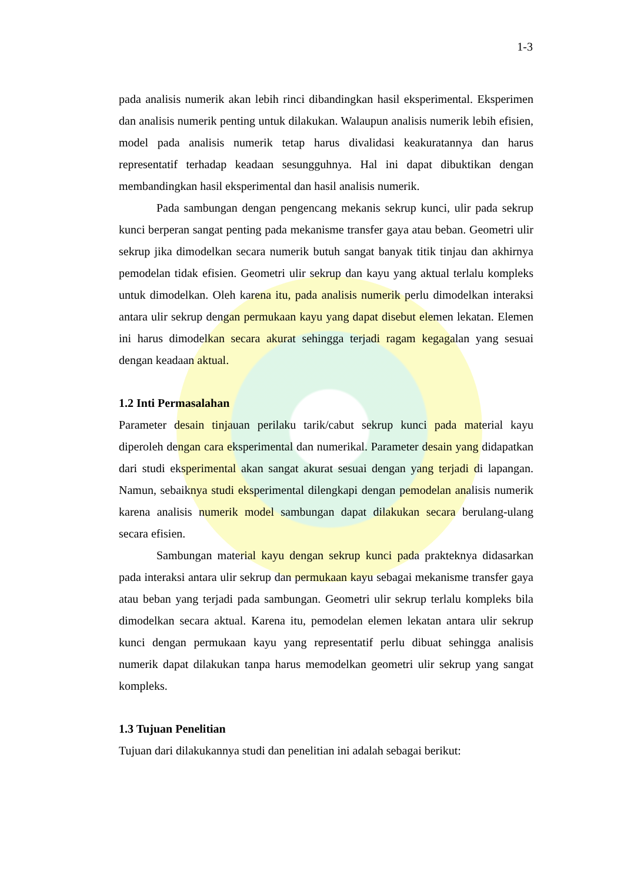1-3
pada analisis numerik akan lebih rinci dibandingkan hasil eksperimental. Eksperimen dan analisis numerik penting untuk dilakukan. Walaupun analisis numerik lebih efisien, model pada analisis numerik tetap harus divalidasi keakuratannya dan harus representatif terhadap keadaan sesungguhnya. Hal ini dapat dibuktikan dengan membandingkan hasil eksperimental dan hasil analisis numerik.
Pada sambungan dengan pengencang mekanis sekrup kunci, ulir pada sekrup kunci berperan sangat penting pada mekanisme transfer gaya atau beban. Geometri ulir sekrup jika dimodelkan secara numerik butuh sangat banyak titik tinjau dan akhirnya pemodelan tidak efisien. Geometri ulir sekrup dan kayu yang aktual terlalu kompleks untuk dimodelkan. Oleh karena itu, pada analisis numerik perlu dimodelkan interaksi antara ulir sekrup dengan permukaan kayu yang dapat disebut elemen lekatan. Elemen ini harus dimodelkan secara akurat sehingga terjadi ragam kegagalan yang sesuai dengan keadaan aktual.
1.2 Inti Permasalahan
Parameter desain tinjauan perilaku tarik/cabut sekrup kunci pada material kayu diperoleh dengan cara eksperimental dan numerikal. Parameter desain yang didapatkan dari studi eksperimental akan sangat akurat sesuai dengan yang terjadi di lapangan. Namun, sebaiknya studi eksperimental dilengkapi dengan pemodelan analisis numerik karena analisis numerik model sambungan dapat dilakukan secara berulang-ulang secara efisien.
Sambungan material kayu dengan sekrup kunci pada prakteknya didasarkan pada interaksi antara ulir sekrup dan permukaan kayu sebagai mekanisme transfer gaya atau beban yang terjadi pada sambungan. Geometri ulir sekrup terlalu kompleks bila dimodelkan secara aktual. Karena itu, pemodelan elemen lekatan antara ulir sekrup kunci dengan permukaan kayu yang representatif perlu dibuat sehingga analisis numerik dapat dilakukan tanpa harus memodelkan geometri ulir sekrup yang sangat kompleks.
1.3 Tujuan Penelitian
Tujuan dari dilakukannya studi dan penelitian ini adalah sebagai berikut: